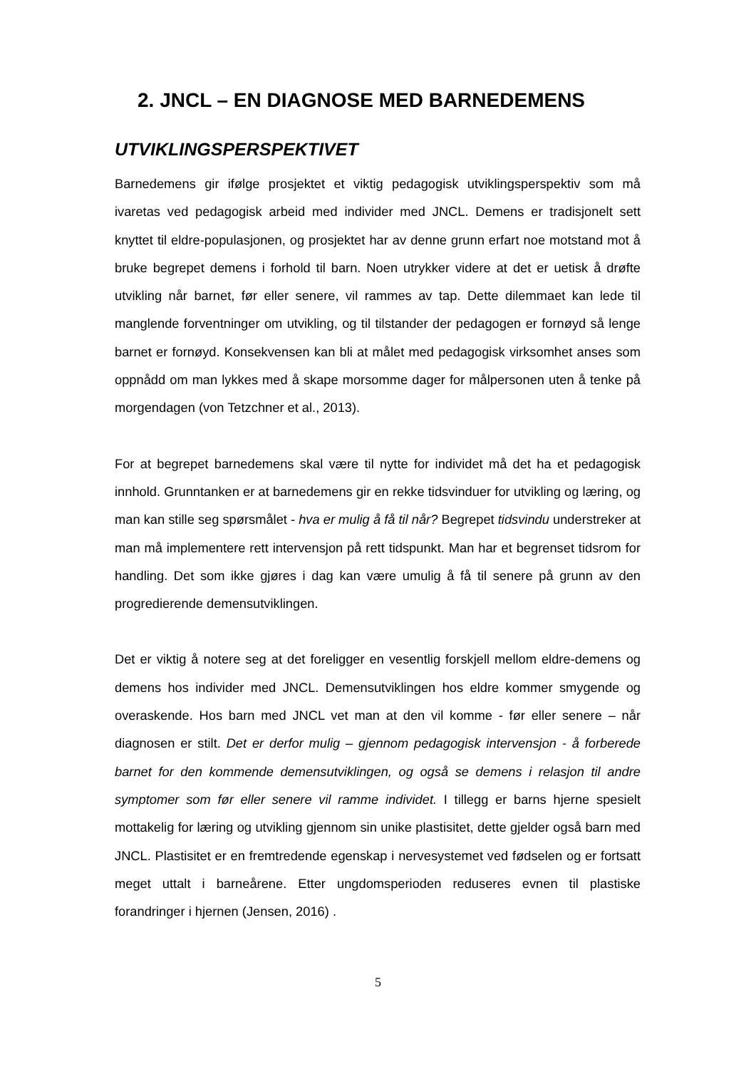2. JNCL – EN DIAGNOSE MED BARNEDEMENS
UTVIKLINGSPERSPEKTIVET
Barnedemens gir ifølge prosjektet et viktig pedagogisk utviklingsperspektiv som må ivaretas ved pedagogisk arbeid med individer med JNCL. Demens er tradisjonelt sett knyttet til eldre-populasjonen, og prosjektet har av denne grunn erfart noe motstand mot å bruke begrepet demens i forhold til barn. Noen utrykker videre at det er uetisk å drøfte utvikling når barnet, før eller senere, vil rammes av tap. Dette dilemmaet kan lede til manglende forventninger om utvikling, og til tilstander der pedagogen er fornøyd så lenge barnet er fornøyd. Konsekvensen kan bli at målet med pedagogisk virksomhet anses som oppnådd om man lykkes med å skape morsomme dager for målpersonen uten å tenke på morgendagen (von Tetzchner et al., 2013).
For at begrepet barnedemens skal være til nytte for individet må det ha et pedagogisk innhold. Grunntanken er at barnedemens gir en rekke tidsvinduer for utvikling og læring, og man kan stille seg spørsmålet - hva er mulig å få til når? Begrepet tidsvindu understreker at man må implementere rett intervensjon på rett tidspunkt. Man har et begrenset tidsrom for handling. Det som ikke gjøres i dag kan være umulig å få til senere på grunn av den progredierende demensutviklingen.
Det er viktig å notere seg at det foreligger en vesentlig forskjell mellom eldre-demens og demens hos individer med JNCL. Demensutviklingen hos eldre kommer smygende og overaskende. Hos barn med JNCL vet man at den vil komme - før eller senere – når diagnosen er stilt. Det er derfor mulig – gjennom pedagogisk intervensjon - å forberede barnet for den kommende demensutviklingen, og også se demens i relasjon til andre symptomer som før eller senere vil ramme individet. I tillegg er barns hjerne spesielt mottakelig for læring og utvikling gjennom sin unike plastisitet, dette gjelder også barn med JNCL. Plastisitet er en fremtredende egenskap i nervesystemet ved fødselen og er fortsatt meget uttalt i barneårene. Etter ungdomsperioden reduseres evnen til plastiske forandringer i hjernen (Jensen, 2016) .
5